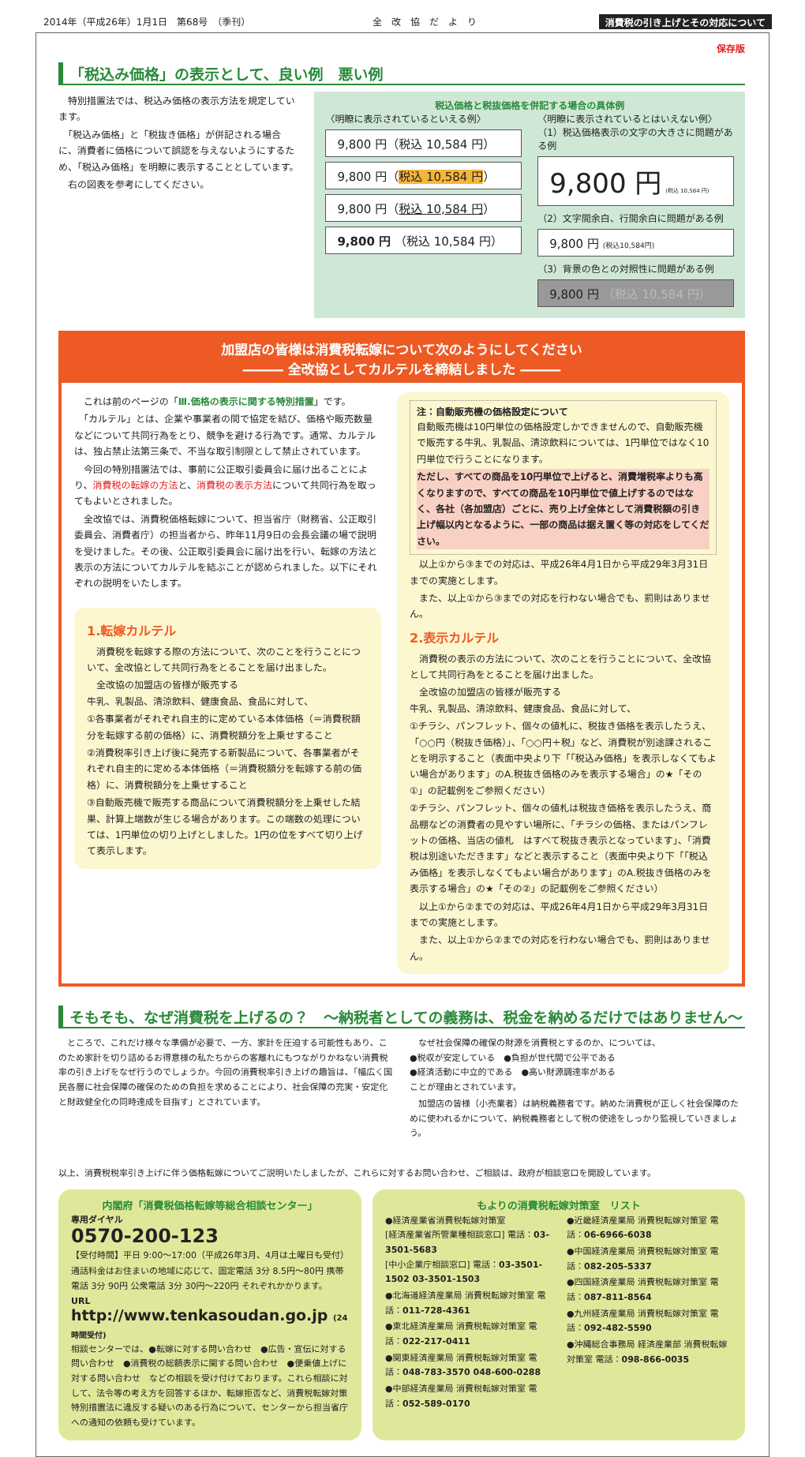2014年（平成26年）1月1日　第68号　（季刊） 全　改　協　だ　よ　り 消費税の引き上げとその対応について
保存版
「税込み価格」の表示として、良い例　悪い例
　特別措置法では、税込み価格の表示方法を規定しています。
　「税込み価格」と「税抜き価格」が併記される場合に、消費者に価格について誤認を与えないようにするため、「税込み価格」を明瞭に表示することとしています。
　右の図表を参考にしてください。
税込価格と税抜価格を併記する場合の具体例
〈明瞭に表示されているといえる例〉
9,800 円（税込 10,584 円）
9,800 円（税込 10,584 円）
9,800 円（税込 10,584 円）
9,800 円 （税込 10,584 円）
〈明瞭に表示されているとはいえない例〉
（1）税込価格表示の文字の大きさに問題がある例
9,800 円 (税込 10,584 円)
（2）文字間余白、行間余白に問題がある例
9,800 円 (税込10,584円)
（3）背景の色との対照性に問題がある例
9,800 円 （税込 10,584 円）
加盟店の皆様は消費税転嫁について次のようにしてください
――― 全改協としてカルテルを締結しました ―――
　これは前のページの「Ⅲ.価格の表示に関する特別措置」です。
　「カルテル」とは、企業や事業者の間で協定を結び、価格や販売数量などについて共同行為をとり、競争を避ける行為です。通常、カルテルは、独占禁止法第三条で、不当な取引制限として禁止されています。
　今回の特別措置法では、事前に公正取引委員会に届け出ることにより、消費税の転嫁の方法と、消費税の表示方法について共同行為を取ってもよいとされました。
　全改協では、消費税価格転嫁について、担当省庁（財務省、公正取引委員会、消費者庁）の担当者から、昨年11月9日の会長会議の場で説明を受けました。その後、公正取引委員会に届け出を行い、転嫁の方法と表示の方法についてカルテルを結ぶことが認められました。以下にそれぞれの説明をいたします。
1.転嫁カルテル
　消費税を転嫁する際の方法について、次のことを行うことについて、全改協として共同行為をとることを届け出ました。
　全改協の加盟店の皆様が販売する
牛乳、乳製品、清涼飲料、健康食品、食品に対して、
①各事業者がそれぞれ自主的に定めている本体価格（＝消費税額分を転嫁する前の価格）に、消費税額分を上乗せすること
②消費税率引き上げ後に発売する新製品について、各事業者がそれぞれ自主的に定める本体価格（＝消費税額分を転嫁する前の価格）に、消費税額分を上乗せすること
③自動販売機で販売する商品について消費税額分を上乗せした結果、計算上端数が生じる場合があります。この端数の処理については、1円単位の切り上げとしました。1円の位をすべて切り上げて表示します。
注：自動販売機の価格設定について
自動販売機は10円単位の価格設定しかできませんので、自動販売機で販売する牛乳、乳製品、清涼飲料については、1円単位ではなく10円単位で行うことになります。
ただし、すべての商品を10円単位で上げると、消費増税率よりも高くなりますので、すべての商品を10円単位で値上げするのではなく、各社（各加盟店）ごとに、売り上げ全体として消費税額の引き上げ幅以内となるように、一部の商品は据え置く等の対応をしてください。
　以上①から③までの対応は、平成26年4月1日から平成29年3月31日までの実施とします。
　また、以上①から③までの対応を行わない場合でも、罰則はありません。
2.表示カルテル
　消費税の表示の方法について、次のことを行うことについて、全改協として共同行為をとることを届け出ました。
　全改協の加盟店の皆様が販売する
牛乳、乳製品、清涼飲料、健康食品、食品に対して、
①チラシ、パンフレット、個々の値札に、税抜き価格を表示したうえ、「○○円（税抜き価格）」、「○○円＋税」など、消費税が別途課されることを明示すること（表面中央より下「「税込み価格」を表示しなくてもよい場合があります」のA.税抜き価格のみを表示する場合」の★「その①」の記載例をご参照ください）
②チラシ、パンフレット、個々の値札は税抜き価格を表示したうえ、商品棚などの消費者の見やすい場所に、「チラシの価格、またはパンフレットの価格、当店の値札　はすべて税抜き表示となっています」、「消費税は別途いただきます」などと表示すること（表面中央より下「「税込み価格」を表示しなくてもよい場合があります」のA.税抜き価格のみを表示する場合」の★「その②」の記載例をご参照ください）
　以上①から②までの対応は、平成26年4月1日から平成29年3月31日までの実施とします。
　また、以上①から②までの対応を行わない場合でも、罰則はありません。
そもそも、なぜ消費税を上げるの？　～納税者としての義務は、税金を納めるだけではありません～
　ところで、これだけ様々な準備が必要で、一方、家計を圧迫する可能性もあり、このため家計を切り詰めるお得意様の私たちからの客離れにもつながりかねない消費税率の引き上げをなぜ行うのでしょうか。今回の消費税率引き上げの趣旨は、「幅広く国民各層に社会保障の確保のための負担を求めることにより、社会保障の充実・安定化と財政健全化の同時達成を目指す」とされています。
　なぜ社会保障の確保の財源を消費税とするのか、については、
●税収が安定している　●負担が世代間で公平である
●経済活動に中立的である　●高い財源調達率がある
ことが理由とされています。
　加盟店の皆様（小売業者）は納税義務者です。納めた消費税が正しく社会保障のために使われるかについて、納税義務者として税の使途をしっかり監視していきましょう。
以上、消費税税率引き上げに伴う価格転嫁についてご説明いたしましたが、これらに対するお問い合わせ、ご相談は、政府が相談窓口を開設しています。
内閣府「消費税価格転嫁等総合相談センター」
専用ダイヤル
0570-200-123
【受付時間】平日 9:00～17:00（平成26年3月、4月は土曜日も受付）
通話料金はお住まいの地域に応じて、固定電話 3分 8.5円～80円 携帯電話 3分 90円 公衆電話 3分 30円～220円 それぞれかかります。
URL
http://www.tenkasoudan.go.jp (24時間受付)
相談センターでは、●転嫁に対する問い合わせ　●広告・宣伝に対する問い合わせ　●消費税の総額表示に関する問い合わせ　●便乗値上げに対する問い合わせ　などの相談を受け付けております。これら相談に対して、法令等の考え方を回答するほか、転嫁拒否など、消費税転嫁対策特別措置法に違反する疑いのある行為について、センターから担当省庁への通知の依頼も受けています。
もよりの消費税転嫁対策室　リスト
●経済産業省消費税転嫁対策室
[経済産業省所管業種相談窓口] 電話：03-3501-5683
[中小企業庁相談窓口] 電話：03-3501-1502 03-3501-1503
●北海道経済産業局 消費税転嫁対策室 電話：011-728-4361
●東北経済産業局 消費税転嫁対策室 電話：022-217-0411
●関東経済産業局 消費税転嫁対策室 電話：048-783-3570 048-600-0288
●中部経済産業局 消費税転嫁対策室 電話：052-589-0170
●近畿経済産業局 消費税転嫁対策室 電話：06-6966-6038
●中国経済産業局 消費税転嫁対策室 電話：082-205-5337
●四国経済産業局 消費税転嫁対策室 電話：087-811-8564
●九州経済産業局 消費税転嫁対策室 電話：092-482-5590
●沖縄総合事務局 経済産業部 消費税転嫁対策室 電話：098-866-0035